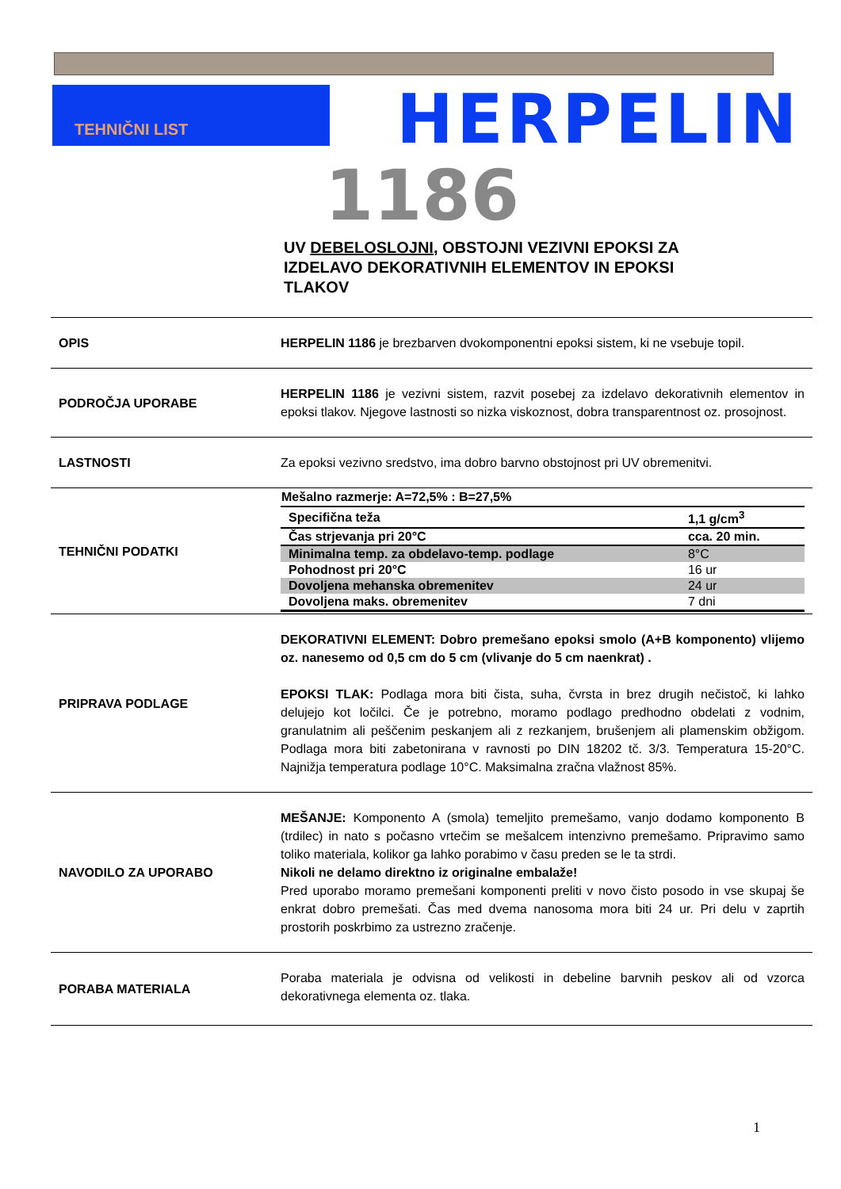TEHNIČNI LIST HERPELIN
1186
UV DEBELOSLOJNI, OBSTOJNI VEZIVNI EPOKSI ZA IZDELAVO DEKORATIVNIH ELEMENTOV IN EPOKSI TLAKOV
OPIS
HERPELIN 1186 je brezbarven dvokomponentni epoksi sistem, ki ne vsebuje topil.
PODROČJA UPORABE
HERPELIN 1186 je vezivni sistem, razvit posebej za izdelavo dekorativnih elementov in epoksi tlakov. Njegove lastnosti so nizka viskoznost, dobra transparentnost oz. prosojnost.
LASTNOSTI
Za epoksi vezivno sredstvo, ima dobro barvno obstojnost pri UV obremenitvi.
TEHNIČNI PODATKI
| Mešalno razmerje: A=72,5% : B=27,5% | |
| --- | --- |
| Specifična teža | 1,1 g/cm<sup>3</sup> |
| Čas strjevanja pri 20°C | cca. 20 min. |
| Minimalna temp. za obdelavo-temp. podlage | 8°C |
| Pohodnost pri 20°C | 16 ur |
| Dovoljena mehanska obremenitev | 24 ur |
| Dovoljena maks. obremenitev | 7 dni |
PRIPRAVA PODLAGE
DEKORATIVNI ELEMENT: Dobro premešano epoksi smolo (A+B komponento) vlijemo oz. nanesemo od 0,5 cm do 5 cm (vlivanje do 5 cm naenkrat) .
EPOKSI TLAK: Podlaga mora biti čista, suha, čvrsta in brez drugih nečistoč, ki lahko delujejo kot ločilci. Če je potrebno, moramo podlago predhodno obdelati z vodnim, granulatnim ali peščenim peskanjem ali z rezkanjem, brušenjem ali plamenskim obžigom. Podlaga mora biti zabetonirana v ravnosti po DIN 18202 tč. 3/3. Temperatura 15-20°C. Najnižja temperatura podlage 10°C. Maksimalna zračna vlažnost 85%.
NAVODILO ZA UPORABO
MEŠANJE: Komponento A (smola) temeljito premešamo, vanjo dodamo komponento B (trdilec) in nato s počasno vrtečim se mešalcem intenzivno premešamo. Pripravimo samo toliko materiala, kolikor ga lahko porabimo v času preden se le ta strdi.
Nikoli ne delamo direktno iz originalne embalaže!
Pred uporabo moramo premešani komponenti preliti v novo čisto posodo in vse skupaj še enkrat dobro premešati. Čas med dvema nanosoma mora biti 24 ur. Pri delu v zaprtih prostorih poskrbimo za ustrezno zračenje.
PORABA MATERIALA
Poraba materiala je odvisna od velikosti in debeline barvnih peskov ali od vzorca dekorativnega elementa oz. tlaka.
1